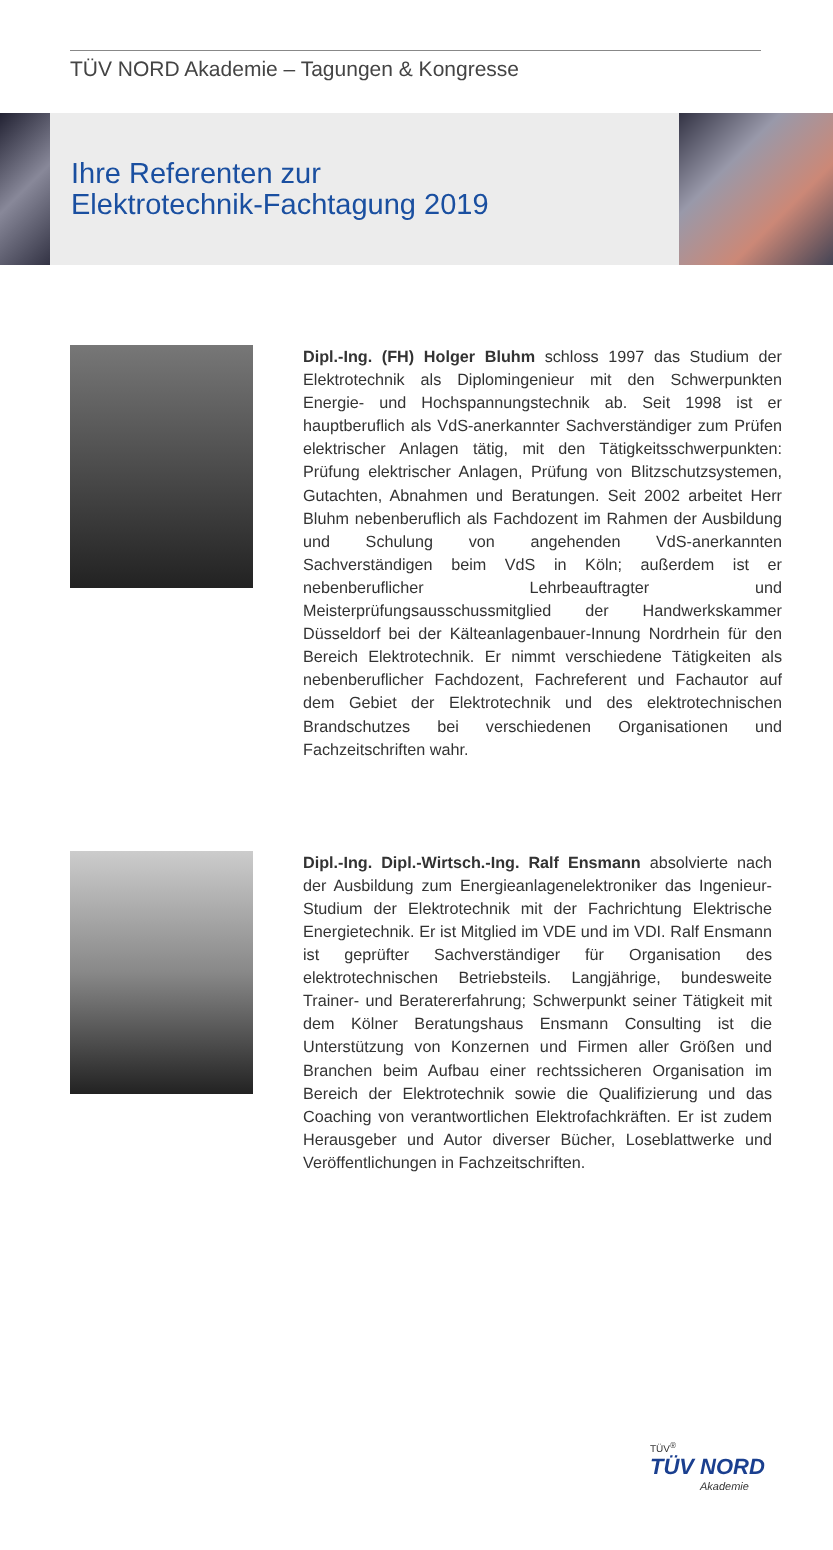TÜV NORD Akademie – Tagungen & Kongresse
Ihre Referenten zur
Elektrotechnik-Fachtagung 2019
Dipl.-Ing. (FH) Holger Bluhm schloss 1997 das Studium der Elektrotechnik als Diplomingenieur mit den Schwerpunkten Energie- und Hochspannungstechnik ab. Seit 1998 ist er hauptberuflich als VdS-anerkannter Sachverständiger zum Prüfen elektrischer Anlagen tätig, mit den Tätigkeitsschwerpunkten: Prüfung elektrischer Anlagen, Prüfung von Blitzschutzsystemen, Gutachten, Abnahmen und Beratungen. Seit 2002 arbeitet Herr Bluhm nebenberuflich als Fachdozent im Rahmen der Ausbildung und Schulung von angehenden VdS-anerkannten Sachverständigen beim VdS in Köln; außerdem ist er nebenberuflicher Lehrbeauftragter und Meisterprüfungsausschussmitglied der Handwerkskammer Düsseldorf bei der Kälteanlagenbauer-Innung Nordrhein für den Bereich Elektrotechnik. Er nimmt verschiedene Tätigkeiten als nebenberuflicher Fachdozent, Fachreferent und Fachautor auf dem Gebiet der Elektrotechnik und des elektrotechnischen Brandschutzes bei verschiedenen Organisationen und Fachzeitschriften wahr.
Dipl.-Ing. Dipl.-Wirtsch.-Ing. Ralf Ensmann absolvierte nach der Ausbildung zum Energieanlagenelektroniker das Ingenieur-Studium der Elektrotechnik mit der Fachrichtung Elektrische Energietechnik. Er ist Mitglied im VDE und im VDI. Ralf Ensmann ist geprüfter Sachverständiger für Organisation des elektrotechnischen Betriebsteils. Langjährige, bundesweite Trainer- und Beratererfahrung; Schwerpunkt seiner Tätigkeit mit dem Kölner Beratungshaus Ensmann Consulting ist die Unterstützung von Konzernen und Firmen aller Größen und Branchen beim Aufbau einer rechtssicheren Organisation im Bereich der Elektrotechnik sowie die Qualifizierung und das Coaching von verantwortlichen Elektrofachkräften. Er ist zudem Herausgeber und Autor diverser Bücher, Loseblattwerke und Veröffentlichungen in Fachzeitschriften.
TÜV<sup>®</sup>
TÜV NORD
Akademie